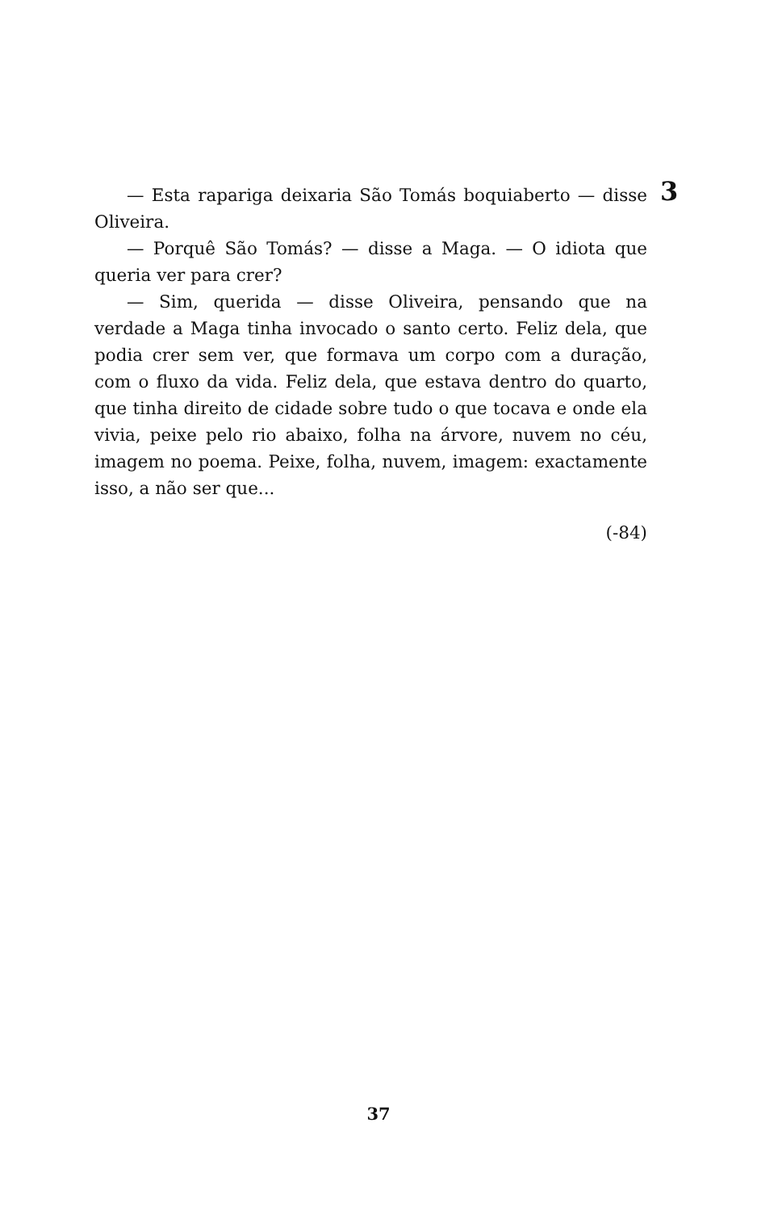3
— Esta rapariga deixaria São Tomás boquiaberto — disse Oliveira.
— Porquê São Tomás? — disse a Maga. — O idiota que queria ver para crer?
— Sim, querida — disse Oliveira, pensando que na verdade a Maga tinha invocado o santo certo. Feliz dela, que podia crer sem ver, que formava um corpo com a duração, com o fluxo da vida. Feliz dela, que estava dentro do quarto, que tinha direito de cidade sobre tudo o que tocava e onde ela vivia, peixe pelo rio abaixo, folha na árvore, nuvem no céu, imagem no poema. Peixe, folha, nuvem, imagem: exactamente isso, a não ser que...
(-84)
37